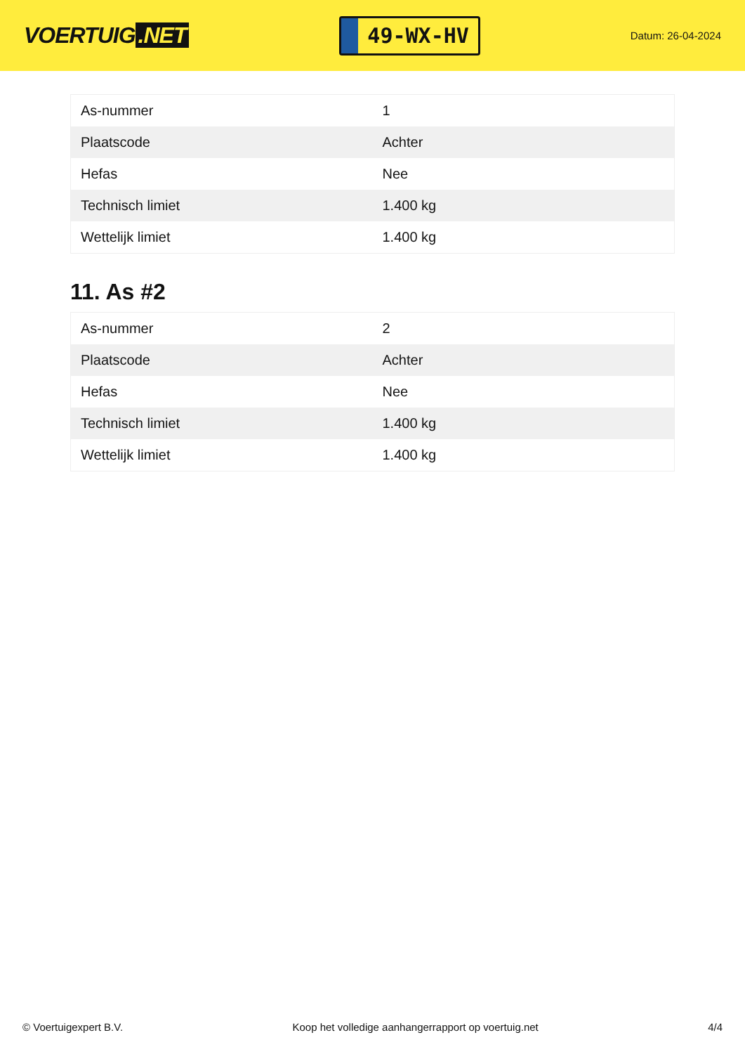VOERTUIG.NET
49-WX-HV
Datum: 26-04-2024
| As-nummer | 1 |
| Plaatscode | Achter |
| Hefas | Nee |
| Technisch limiet | 1.400 kg |
| Wettelijk limiet | 1.400 kg |
11. As #2
| As-nummer | 2 |
| Plaatscode | Achter |
| Hefas | Nee |
| Technisch limiet | 1.400 kg |
| Wettelijk limiet | 1.400 kg |
© Voertuigexpert B.V. Koop het volledige aanhangerrapport op voertuig.net 4/4